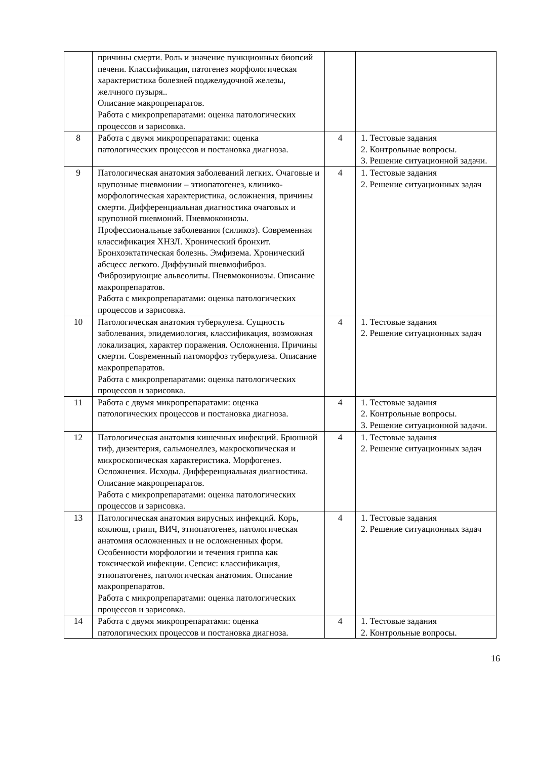| | причины смерти. Роль и значение пункционных биопсий печени. Классификация, патогенез морфологическая характеристика болезней поджелудочной железы, желчного пузыря.. Описание макропрепаратов. Работа с микропрепаратами: оценка патологических процессов и зарисовка. | | |
| 8 | Работа с двумя микропрепаратами: оценка патологических процессов и постановка диагноза. | 4 | 1. Тестовые задания 2. Контрольные вопросы. 3. Решение ситуационной задачи. |
| 9 | Патологическая анатомия заболеваний легких. Очаговые и крупозные пневмонии – этиопатогенез, клинико-морфологическая характеристика, осложнения, причины смерти. Дифференциальная диагностика очаговых и крупозной пневмоний. Пневмокониозы. Профессиональные заболевания (силикоз). Современная классификация ХНЗЛ. Хронический бронхит. Бронхоэктатическая болезнь. Эмфизема. Хронический абсцесс легкого. Диффузный пневмофиброз. Фиброзирующие альвеолиты. Пневмокониозы. Описание макропрепаратов. Работа с микропрепаратами: оценка патологических процессов и зарисовка. | 4 | 1. Тестовые задания 2. Решение ситуационных задач |
| 10 | Патологическая анатомия туберкулеза. Сущность заболевания, эпидемиология, классификация, возможная локализация, характер поражения. Осложнения. Причины смерти. Современный патоморфоз туберкулеза. Описание макропрепаратов. Работа с микропрепаратами: оценка патологических процессов и зарисовка. | 4 | 1. Тестовые задания 2. Решение ситуационных задач |
| 11 | Работа с двумя микропрепаратами: оценка патологических процессов и постановка диагноза. | 4 | 1. Тестовые задания 2. Контрольные вопросы. 3. Решение ситуационной задачи. |
| 12 | Патологическая анатомия кишечных инфекций. Брюшной тиф, дизентерия, сальмонеллез, макроскопическая и микроскопическая характеристика. Морфогенез. Осложнения. Исходы. Дифференциальная диагностика. Описание макропрепаратов. Работа с микропрепаратами: оценка патологических процессов и зарисовка. | 4 | 1. Тестовые задания 2. Решение ситуационных задач |
| 13 | Патологическая анатомия вирусных инфекций. Корь, коклюш, грипп, ВИЧ, этиопатогенез, патологическая анатомия осложненных и не осложненных форм. Особенности морфологии и течения гриппа как токсической инфекции. Сепсис: классификация, этиопатогенез, патологическая анатомия. Описание макропрепаратов. Работа с микропрепаратами: оценка патологических процессов и зарисовка. | 4 | 1. Тестовые задания 2. Решение ситуационных задач |
| 14 | Работа с двумя микропрепаратами: оценка патологических процессов и постановка диагноза. | 4 | 1. Тестовые задания 2. Контрольные вопросы. |
16